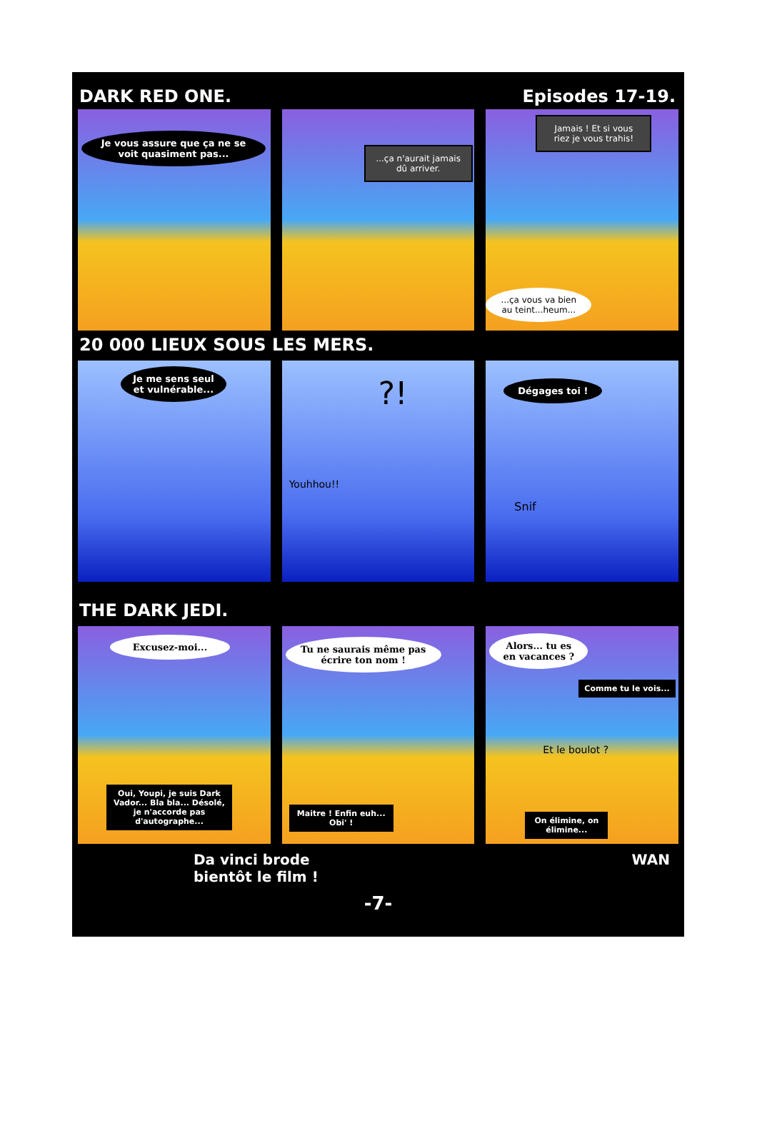DARK RED ONE. Episodes 17-19.
Je vous assure que ça ne se voit quasiment pas...
...ça n'aurait jamais dû arriver.
Jamais ! Et si vous riez je vous trahis!
...ça vous va bien au teint...heum...
20 000 LIEUX SOUS LES MERS.
Je me sens seul et vulnérable...
?!
Youhhou!!
Dégages toi !
Snif
THE DARK JEDI.
Excusez-moi...
Oui, Youpi, je suis Dark Vador... Bla bla... Désolé, je n'accorde pas d'autographe...
Tu ne saurais même pas écrire ton nom !
Maitre ! Enfin euh... Obi' !
Alors... tu es en vacances ?
Comme tu le vois...
Et le boulot ?
On élimine, on élimine...
Da vinci brode
bientôt le film !
WAN
-7-